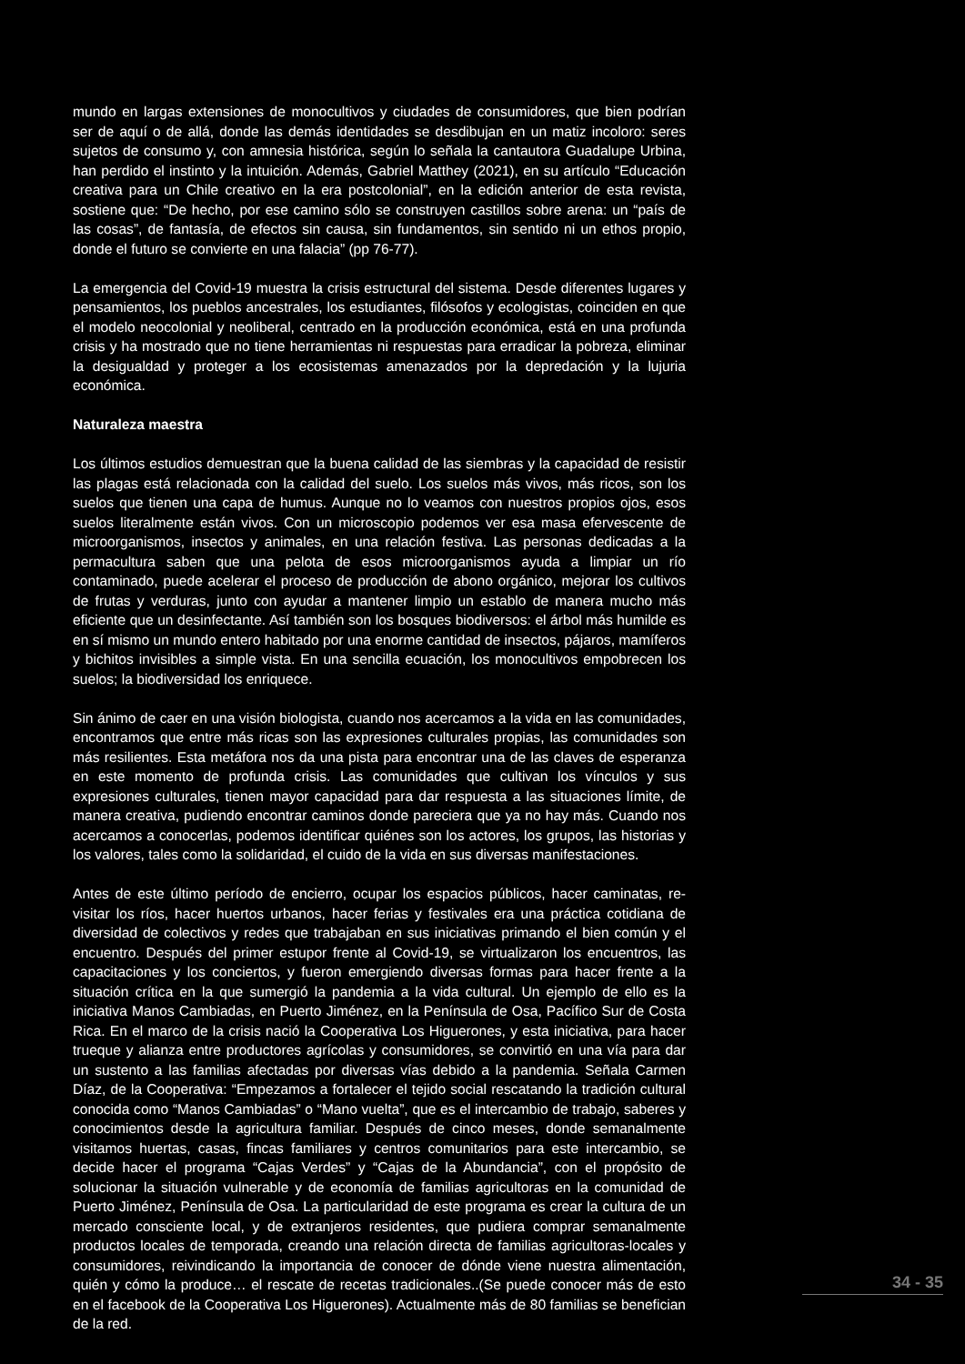mundo en largas extensiones de monocultivos y ciudades de consumidores, que bien podrían ser de aquí o de allá, donde las demás identidades se desdibujan en un matiz incoloro: seres sujetos de consumo y, con amnesia histórica, según lo señala la cantautora Guadalupe Urbina, han perdido el instinto y la intuición. Además, Gabriel Matthey (2021), en su artículo “Educación creativa para un Chile creativo en la era postcolonial”, en la edición anterior de esta revista, sostiene que: “De hecho, por ese camino sólo se construyen castillos sobre arena: un “país de las cosas”, de fantasía, de efectos sin causa, sin fundamentos, sin sentido ni un ethos propio, donde el futuro se convierte en una falacia” (pp 76-77).
La emergencia del Covid-19 muestra la crisis estructural del sistema. Desde diferentes lugares y pensamientos, los pueblos ancestrales, los estudiantes, filósofos y ecologistas, coinciden en que el modelo neocolonial y neoliberal, centrado en la producción económica, está en una profunda crisis y ha mostrado que no tiene herramientas ni respuestas para erradicar la pobreza, eliminar la desigualdad y proteger a los ecosistemas amenazados por la depredación y la lujuria económica.
Naturaleza maestra
Los últimos estudios demuestran que la buena calidad de las siembras y la capacidad de resistir las plagas está relacionada con la calidad del suelo. Los suelos más vivos, más ricos, son los suelos que tienen una capa de humus. Aunque no lo veamos con nuestros propios ojos, esos suelos literalmente están vivos. Con un microscopio podemos ver esa masa efervescente de microorganismos, insectos y animales, en una relación festiva. Las personas dedicadas a la permacultura saben que una pelota de esos microorganismos ayuda a limpiar un río contaminado, puede acelerar el proceso de producción de abono orgánico, mejorar los cultivos de frutas y verduras, junto con ayudar a mantener limpio un establo de manera mucho más eficiente que un desinfectante. Así también son los bosques biodiversos: el árbol más humilde es en sí mismo un mundo entero habitado por una enorme cantidad de insectos, pájaros, mamíferos y bichitos invisibles a simple vista. En una sencilla ecuación, los monocultivos empobrecen los suelos; la biodiversidad los enriquece.
Sin ánimo de caer en una visión biologista, cuando nos acercamos a la vida en las comunidades, encontramos que entre más ricas son las expresiones culturales propias, las comunidades son más resilientes. Esta metáfora nos da una pista para encontrar una de las claves de esperanza en este momento de profunda crisis. Las comunidades que cultivan los vínculos y sus expresiones culturales, tienen mayor capacidad para dar respuesta a las situaciones límite, de manera creativa, pudiendo encontrar caminos donde pareciera que ya no hay más. Cuando nos acercamos a conocerlas, podemos identificar quiénes son los actores, los grupos, las historias y los valores, tales como la solidaridad, el cuido de la vida en sus diversas manifestaciones.
Antes de este último período de encierro, ocupar los espacios públicos, hacer caminatas, re-visitar los ríos, hacer huertos urbanos, hacer ferias y festivales era una práctica cotidiana de diversidad de colectivos y redes que trabajaban en sus iniciativas primando el bien común y el encuentro. Después del primer estupor frente al Covid-19, se virtualizaron los encuentros, las capacitaciones y los conciertos, y fueron emergiendo diversas formas para hacer frente a la situación crítica en la que sumergió la pandemia a la vida cultural. Un ejemplo de ello es la iniciativa Manos Cambiadas, en Puerto Jiménez, en la Península de Osa, Pacífico Sur de Costa Rica. En el marco de la crisis nació la Cooperativa Los Higuerones, y esta iniciativa, para hacer trueque y alianza entre productores agrícolas y consumidores, se convirtió en una vía para dar un sustento a las familias afectadas por diversas vías debido a la pandemia. Señala Carmen Díaz, de la Cooperativa: “Empezamos a fortalecer el tejido social rescatando la tradición cultural conocida como “Manos Cambiadas” o “Mano vuelta”, que es el intercambio de trabajo, saberes y conocimientos desde la agricultura familiar. Después de cinco meses, donde semanalmente visitamos huertas, casas, fincas familiares y centros comunitarios para este intercambio, se decide hacer el programa “Cajas Verdes” y “Cajas de la Abundancia”, con el propósito de solucionar la situación vulnerable y de economía de familias agricultoras en la comunidad de Puerto Jiménez, Península de Osa. La particularidad de este programa es crear la cultura de un mercado consciente local, y de extranjeros residentes, que pudiera comprar semanalmente productos locales de temporada, creando una relación directa de familias agricultoras-locales y consumidores, reivindicando la importancia de conocer de dónde viene nuestra alimentación, quién y cómo la produce… el rescate de recetas tradicionales..(Se puede conocer más de esto en el facebook de la Cooperativa Los Higuerones). Actualmente más de 80 familias se benefician de la red.
34 - 35